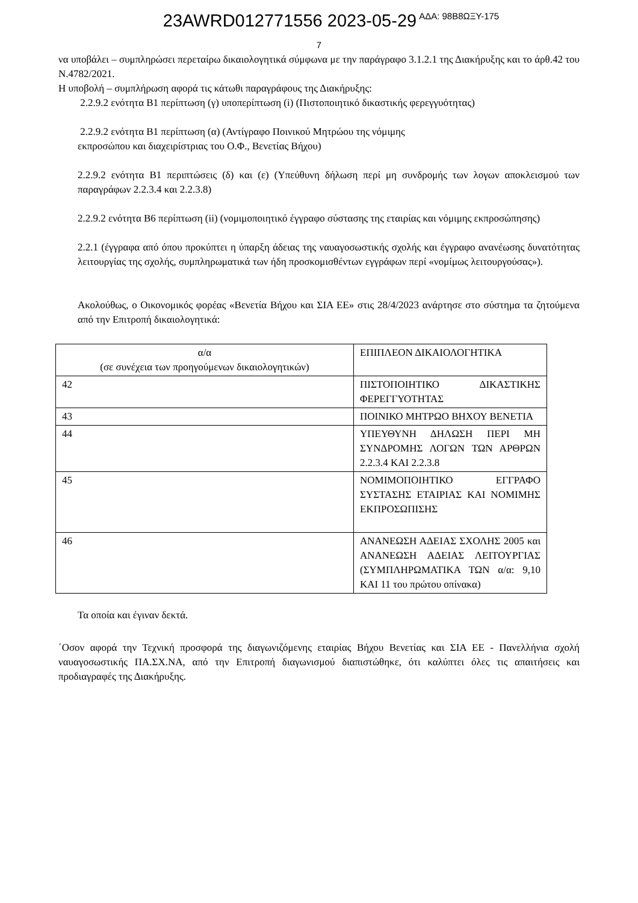23AWRD012771556 2023-05-29 ΑΔΑ: 98Β8ΩΞΥ-175
7
να υποβάλει – συμπληρώσει περεταίρω δικαιολογητικά σύμφωνα με την παράγραφο 3.1.2.1 της Διακήρυξης και το άρθ.42 του Ν.4782/2021.
Η υποβολή – συμπλήρωση αφορά τις κάτωθι παραγράφους της Διακήρυξης:
2.2.9.2 ενότητα Β1 περίπτωση (γ) υποπερίπτωση (i) (Πιστοποιητικό δικαστικής φερεγγυότητας)
2.2.9.2 ενότητα Β1 περίπτωση (α) (Αντίγραφο Ποινικού Μητρώου της νόμιμης
εκπροσώπου και διαχειρίστριας του Ο.Φ., Βενετίας Βήχου)
2.2.9.2 ενότητα Β1 περιπτώσεις (δ) και (ε) (Υπεύθυνη δήλωση περί μη συνδρομής των λογων αποκλεισμού των παραγράφων 2.2.3.4 και 2.2.3.8)
2.2.9.2 ενότητα Β6 περίπτωση (ii) (νομιμοποιητικό έγγραφο σύστασης της εταιρίας και νόμιμης εκπροσώπησης)
2.2.1 (έγγραφα από όπου προκύπτει η ύπαρξη άδειας της ναυαγοσωστικής σχολής και έγγραφο ανανέωσης δυνατότητας λειτουργίας της σχολής, συμπληρωματικά των ήδη προσκομισθέντων εγγράφων περί «νομίμως λειτουργούσας»).
Ακολούθως, ο Οικονομικός φορέας «Βενετία Βήχου και ΣΙΑ ΕΕ» στις 28/4/2023 ανάρτησε στο σύστημα τα ζητούμενα από την Επιτροπή δικαιολογητικά:
| α/α (σε συνέχεια των προηγούμενων δικαιολογητικών) | ΕΠΙΠΛΕΟΝ ΔΙΚΑΙΟΛΟΓΗΤΙΚΑ |
| 42 | ΠΙΣΤΟΠΟΙΗΤΙΚΟ ΔΙΚΑΣΤΙΚΗΣ ΦΕΡΕΓΓΥΟΤΗΤΑΣ |
| 43 | ΠΟΙΝΙΚΟ ΜΗΤΡΩΟ ΒΗΧΟΥ ΒΕΝΕΤΙΑ |
| 44 | ΥΠΕΥΘΥΝΗ ΔΗΛΩΣΗ ΠΕΡΙ ΜΗ ΣΥΝΔΡΟΜΗΣ ΛΟΓΩΝ ΤΩΝ ΑΡΘΡΩΝ 2.2.3.4 ΚΑΙ 2.2.3.8 |
| 45 | ΝΟΜΙΜΟΠΟΙΗΤΙΚΟ ΕΓΓΡΑΦΟ ΣΥΣΤΑΣΗΣ ΕΤΑΙΡΙΑΣ ΚΑΙ ΝΟΜΙΜΗΣ ΕΚΠΡΟΣΩΠΙΣΗΣ |
| 46 | ΑΝΑΝΕΩΣΗ ΑΔΕΙΑΣ ΣΧΟΛΗΣ 2005 και ΑΝΑΝΕΩΣΗ ΑΔΕΙΑΣ ΛΕΙΤΟΥΡΓΙΑΣ (ΣΥΜΠΛΗΡΩΜΑΤΙΚΑ ΤΩΝ α/α: 9,10 ΚΑΙ 11 του πρώτου οπίνακα) |
Τα οποία και έγιναν δεκτά.
΄Οσον αφορά την Τεχνική προσφορά της διαγωνιζόμενης εταιρίας Βήχου Βενετίας και ΣΙΑ ΕΕ - Πανελλήνια σχολή ναυαγοσωστικής ΠΑ.ΣΧ.ΝΑ, από την Επιτροπή διαγωνισμού διαπιστώθηκε, ότι καλύπτει όλες τις απαιτήσεις και προδιαγραφές της Διακήρυξης.